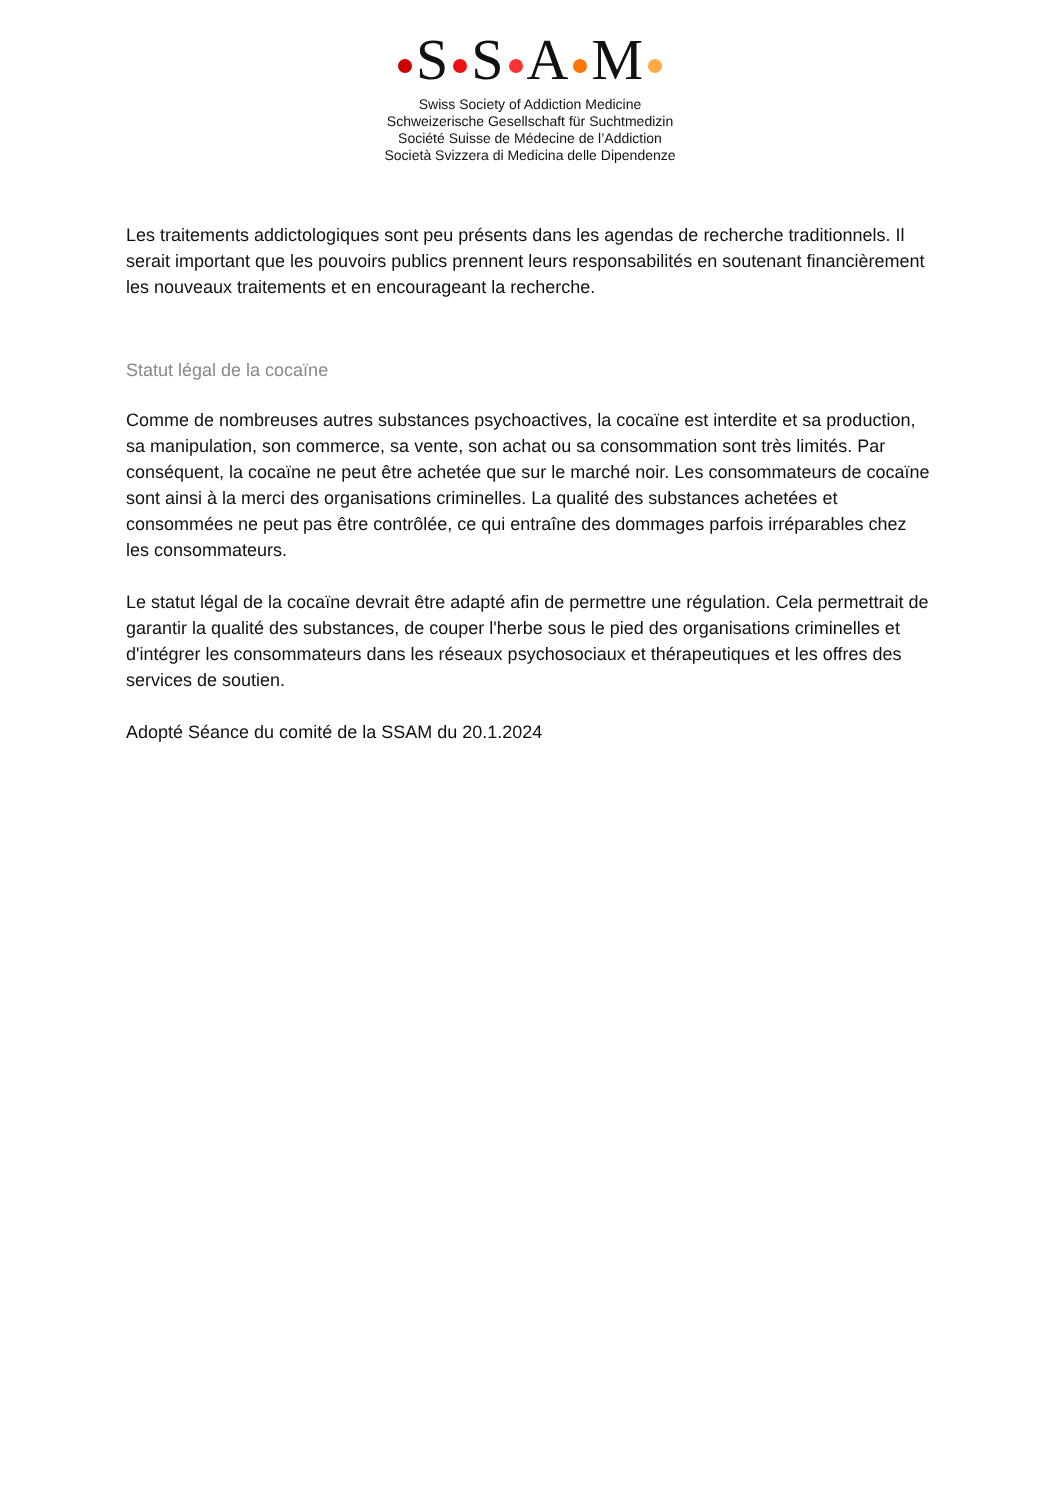S S A M
Swiss Society of Addiction Medicine
Schweizerische Gesellschaft für Suchtmedizin
Société Suisse de Médecine de l’Addiction
Società Svizzera di Medicina delle Dipendenze
Les traitements addictologiques sont peu présents dans les agendas de recherche traditionnels. Il serait important que les pouvoirs publics prennent leurs responsabilités en soutenant financièrement les nouveaux traitements et en encourageant la recherche.
Statut légal de la cocaïne
Comme de nombreuses autres substances psychoactives, la cocaïne est interdite et sa production, sa manipulation, son commerce, sa vente, son achat ou sa consommation sont très limités. Par conséquent, la cocaïne ne peut être achetée que sur le marché noir. Les consommateurs de cocaïne sont ainsi à la merci des organisations criminelles. La qualité des substances achetées et consommées ne peut pas être contrôlée, ce qui entraîne des dommages parfois irréparables chez les consommateurs.
Le statut légal de la cocaïne devrait être adapté afin de permettre une régulation. Cela permettrait de garantir la qualité des substances, de couper l'herbe sous le pied des organisations criminelles et d'intégrer les consommateurs dans les réseaux psychosociaux et thérapeutiques et les offres des services de soutien.
Adopté Séance du comité de la SSAM du 20.1.2024